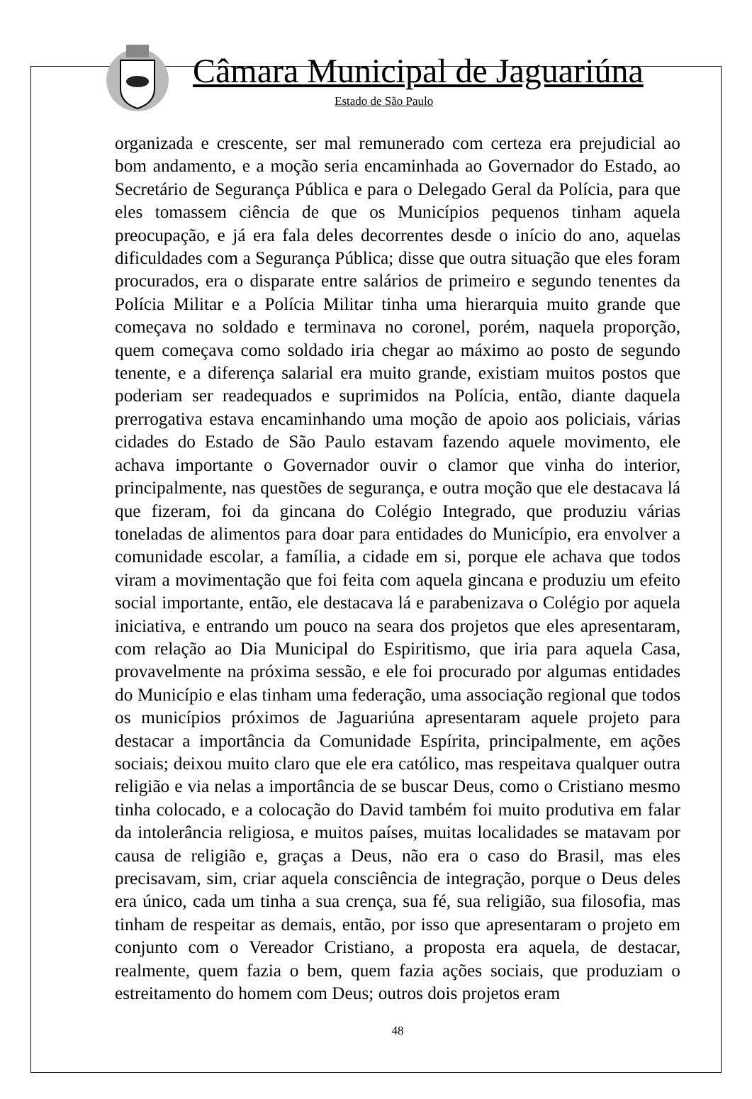Câmara Municipal de Jaguariúna
Estado de São Paulo
organizada e crescente, ser mal remunerado com certeza era prejudicial ao bom andamento, e a moção seria encaminhada ao Governador do Estado, ao Secretário de Segurança Pública e para o Delegado Geral da Polícia, para que eles tomassem ciência de que os Municípios pequenos tinham aquela preocupação, e já era fala deles decorrentes desde o início do ano, aquelas dificuldades com a Segurança Pública; disse que outra situação que eles foram procurados, era o disparate entre salários de primeiro e segundo tenentes da Polícia Militar e a Polícia Militar tinha uma hierarquia muito grande que começava no soldado e terminava no coronel, porém, naquela proporção, quem começava como soldado iria chegar ao máximo ao posto de segundo tenente, e a diferença salarial era muito grande, existiam muitos postos que poderiam ser readequados e suprimidos na Polícia, então, diante daquela prerrogativa estava encaminhando uma moção de apoio aos policiais, várias cidades do Estado de São Paulo estavam fazendo aquele movimento, ele achava importante o Governador ouvir o clamor que vinha do interior, principalmente, nas questões de segurança, e outra moção que ele destacava lá que fizeram, foi da gincana do Colégio Integrado, que produziu várias toneladas de alimentos para doar para entidades do Município, era envolver a comunidade escolar, a família, a cidade em si, porque ele achava que todos viram a movimentação que foi feita com aquela gincana e produziu um efeito social importante, então, ele destacava lá e parabenizava o Colégio por aquela iniciativa, e entrando um pouco na seara dos projetos que eles apresentaram, com relação ao Dia Municipal do Espiritismo, que iria para aquela Casa, provavelmente na próxima sessão, e ele foi procurado por algumas entidades do Município e elas tinham uma federação, uma associação regional que todos os municípios próximos de Jaguariúna apresentaram aquele projeto para destacar a importância da Comunidade Espírita, principalmente, em ações sociais; deixou muito claro que ele era católico, mas respeitava qualquer outra religião e via nelas a importância de se buscar Deus, como o Cristiano mesmo tinha colocado, e a colocação do David também foi muito produtiva em falar da intolerância religiosa, e muitos países, muitas localidades se matavam por causa de religião e, graças a Deus, não era o caso do Brasil, mas eles precisavam, sim, criar aquela consciência de integração, porque o Deus deles era único, cada um tinha a sua crença, sua fé, sua religião, sua filosofia, mas tinham de respeitar as demais, então, por isso que apresentaram o projeto em conjunto com o Vereador Cristiano, a proposta era aquela, de destacar, realmente, quem fazia o bem, quem fazia ações sociais, que produziam o estreitamento do homem com Deus; outros dois projetos eram
48